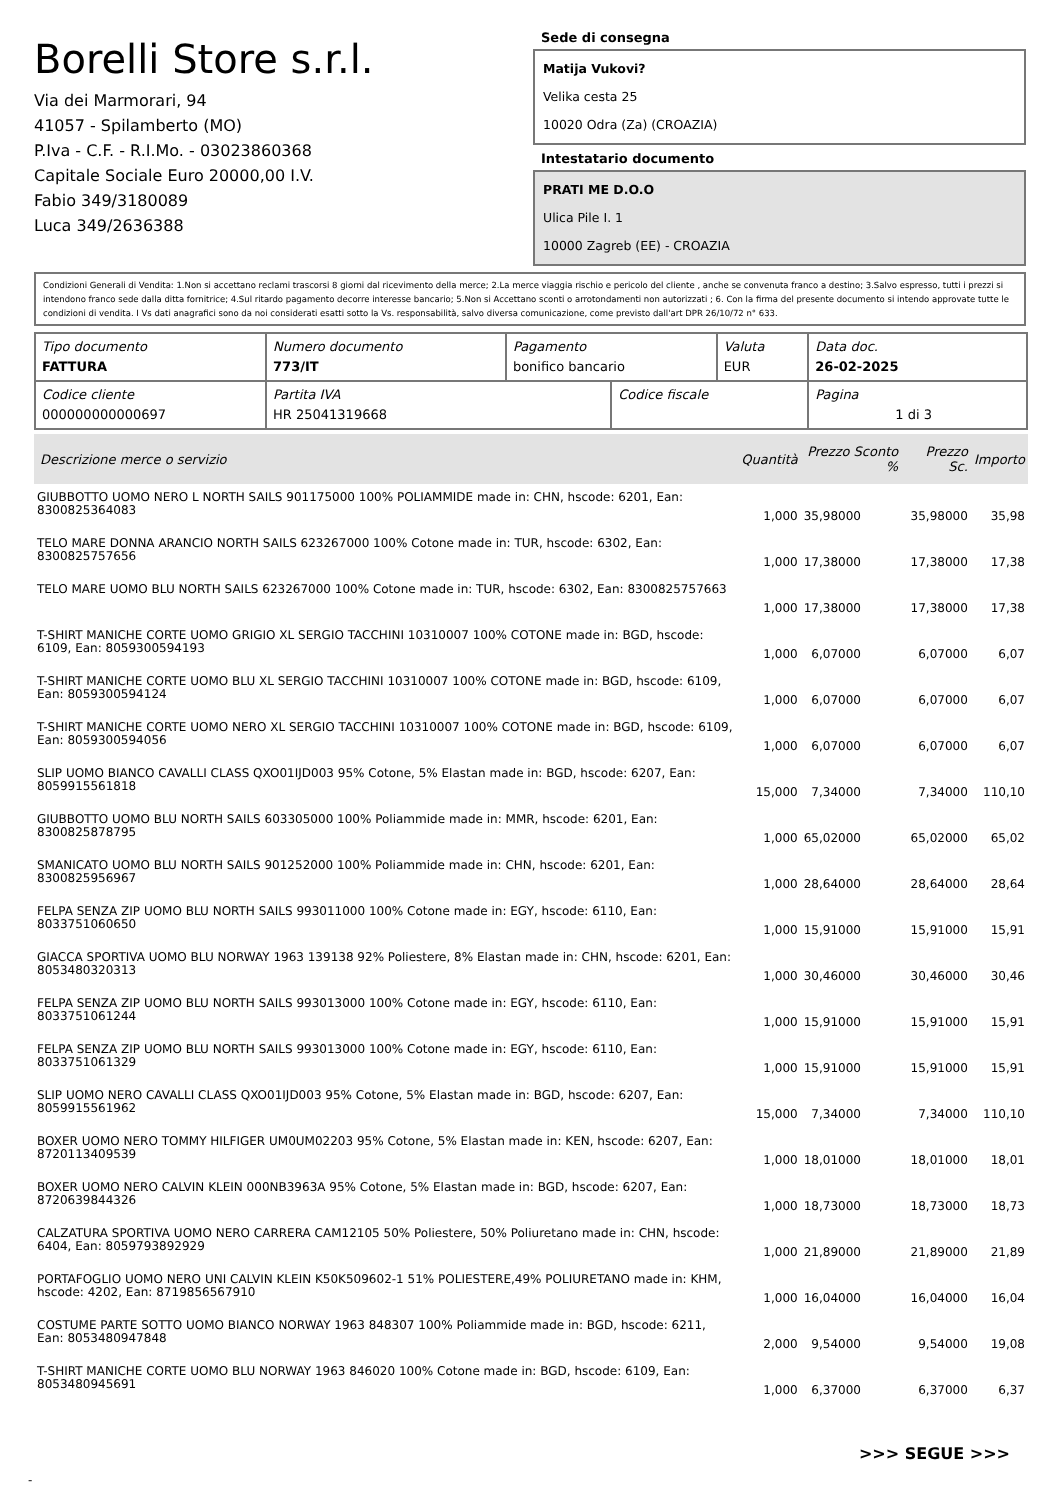Borelli Store s.r.l.
Via dei Marmorari, 94
41057 - Spilamberto (MO)
P.Iva - C.F. - R.I.Mo. - 03023860368
Capitale Sociale Euro 20000,00 I.V.
Fabio 349/3180089
Luca 349/2636388
Sede di consegna
Matija Vukovi?
Velika cesta 25
10020 Odra (Za) (CROAZIA)
Intestatario documento
PRATI ME D.O.O
Ulica Pile I. 1
10000 Zagreb (EE) - CROAZIA
Condizioni Generali di Vendita: 1.Non si accettano reclami trascorsi 8 giorni dal ricevimento della merce; 2.La merce viaggia rischio e pericolo del cliente , anche se convenuta franco a destino; 3.Salvo espresso, tutti i prezzi si intendono franco sede dalla ditta fornitrice; 4.Sul ritardo pagamento decorre interesse bancario; 5.Non si Accettano sconti o arrotondamenti non autorizzati ; 6. Con la firma del presente documento si intendo approvate tutte le condizioni di vendita. I Vs dati anagrafici sono da noi considerati esatti sotto la Vs. responsabilità, salvo diversa comunicazione, come previsto dall'art DPR 26/10/72 n° 633.
| Tipo documento FATTURA | Numero documento 773/IT | Pagamento bonifico bancario | | Valuta EUR | Data doc. 26-02-2025 |
| Codice cliente 000000000000697 | Partita IVA HR 25041319668 | | Codice fiscale | | Pagina 1 di 3 |
| Descrizione merce o servizio | Quantità | Prezzo Sconto % | Prezzo Sc. | Importo |
| --- | --- | --- | --- | --- |
| GIUBBOTTO UOMO NERO L NORTH SAILS 901175000 100% POLIAMMIDE made in: CHN, hscode: 6201, Ean: 8300825364083 | 1,000 | 35,98000 | 35,98000 | 35,98 |
| TELO MARE DONNA ARANCIO NORTH SAILS 623267000 100% Cotone made in: TUR, hscode: 6302, Ean: 8300825757656 | 1,000 | 17,38000 | 17,38000 | 17,38 |
| TELO MARE UOMO BLU NORTH SAILS 623267000 100% Cotone made in: TUR, hscode: 6302, Ean: 8300825757663 | 1,000 | 17,38000 | 17,38000 | 17,38 |
| T-SHIRT MANICHE CORTE UOMO GRIGIO XL SERGIO TACCHINI 10310007 100% COTONE made in: BGD, hscode: 6109, Ean: 8059300594193 | 1,000 | 6,07000 | 6,07000 | 6,07 |
| T-SHIRT MANICHE CORTE UOMO BLU XL SERGIO TACCHINI 10310007 100% COTONE made in: BGD, hscode: 6109, Ean: 8059300594124 | 1,000 | 6,07000 | 6,07000 | 6,07 |
| T-SHIRT MANICHE CORTE UOMO NERO XL SERGIO TACCHINI 10310007 100% COTONE made in: BGD, hscode: 6109, Ean: 8059300594056 | 1,000 | 6,07000 | 6,07000 | 6,07 |
| SLIP UOMO BIANCO CAVALLI CLASS QXO01IJD003 95% Cotone, 5% Elastan made in: BGD, hscode: 6207, Ean: 8059915561818 | 15,000 | 7,34000 | 7,34000 | 110,10 |
| GIUBBOTTO UOMO BLU NORTH SAILS 603305000 100% Poliammide made in: MMR, hscode: 6201, Ean: 8300825878795 | 1,000 | 65,02000 | 65,02000 | 65,02 |
| SMANICATO UOMO BLU NORTH SAILS 901252000 100% Poliammide made in: CHN, hscode: 6201, Ean: 8300825956967 | 1,000 | 28,64000 | 28,64000 | 28,64 |
| FELPA SENZA ZIP UOMO BLU NORTH SAILS 993011000 100% Cotone made in: EGY, hscode: 6110, Ean: 8033751060650 | 1,000 | 15,91000 | 15,91000 | 15,91 |
| GIACCA SPORTIVA UOMO BLU NORWAY 1963 139138 92% Poliestere, 8% Elastan made in: CHN, hscode: 6201, Ean: 8053480320313 | 1,000 | 30,46000 | 30,46000 | 30,46 |
| FELPA SENZA ZIP UOMO BLU NORTH SAILS 993013000 100% Cotone made in: EGY, hscode: 6110, Ean: 8033751061244 | 1,000 | 15,91000 | 15,91000 | 15,91 |
| FELPA SENZA ZIP UOMO BLU NORTH SAILS 993013000 100% Cotone made in: EGY, hscode: 6110, Ean: 8033751061329 | 1,000 | 15,91000 | 15,91000 | 15,91 |
| SLIP UOMO NERO CAVALLI CLASS QXO01IJD003 95% Cotone, 5% Elastan made in: BGD, hscode: 6207, Ean: 8059915561962 | 15,000 | 7,34000 | 7,34000 | 110,10 |
| BOXER UOMO NERO TOMMY HILFIGER UM0UM02203 95% Cotone, 5% Elastan made in: KEN, hscode: 6207, Ean: 8720113409539 | 1,000 | 18,01000 | 18,01000 | 18,01 |
| BOXER UOMO NERO CALVIN KLEIN 000NB3963A 95% Cotone, 5% Elastan made in: BGD, hscode: 6207, Ean: 8720639844326 | 1,000 | 18,73000 | 18,73000 | 18,73 |
| CALZATURA SPORTIVA UOMO NERO CARRERA CAM12105 50% Poliestere, 50% Poliuretano made in: CHN, hscode: 6404, Ean: 8059793892929 | 1,000 | 21,89000 | 21,89000 | 21,89 |
| PORTAFOGLIO UOMO NERO UNI CALVIN KLEIN K50K509602-1 51% POLIESTERE,49% POLIURETANO made in: KHM, hscode: 4202, Ean: 8719856567910 | 1,000 | 16,04000 | 16,04000 | 16,04 |
| COSTUME PARTE SOTTO UOMO BIANCO NORWAY 1963 848307 100% Poliammide made in: BGD, hscode: 6211, Ean: 8053480947848 | 2,000 | 9,54000 | 9,54000 | 19,08 |
| T-SHIRT MANICHE CORTE UOMO BLU NORWAY 1963 846020 100% Cotone made in: BGD, hscode: 6109, Ean: 8053480945691 | 1,000 | 6,37000 | 6,37000 | 6,37 |
>>> SEGUE >>>
-